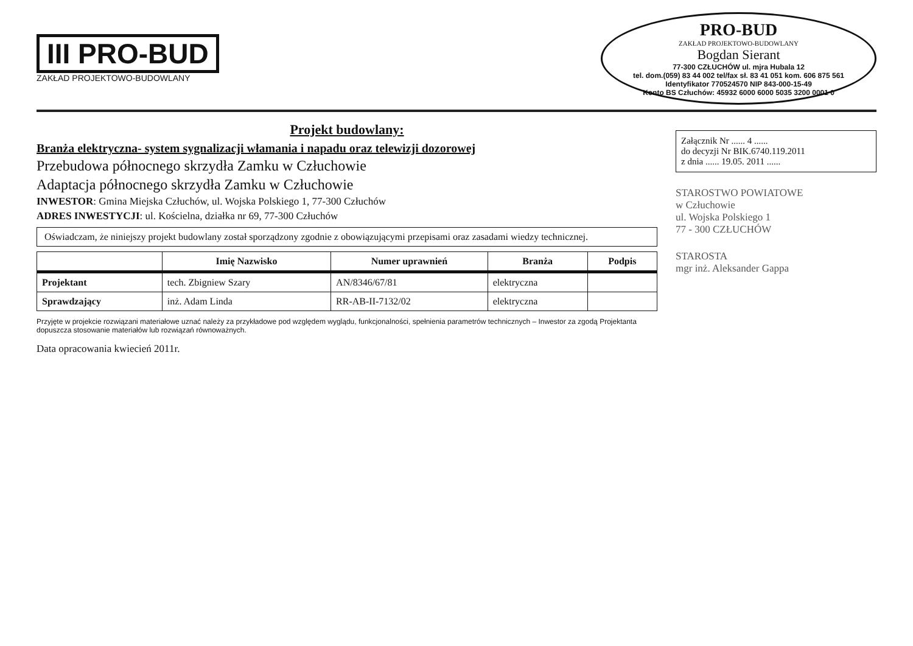III PRO-BUD
ZAKŁAD PROJEKTOWO-BUDOWLANY
PRO-BUD
ZAKŁAD PROJEKTOWO-BUDOWLANY
Bogdan Sierant
77-300 CZŁUCHÓW ul. mjra Hubala 12
tel. dom.(059) 83 44 002 tel/fax sł. 83 41 051 kom. 606 875 561
Identyfikator 770524570 NIP 843-000-15-49
Konto BS Człuchów: 45932 6000 6000 5035 3200 0001 0
Projekt budowlany:
Branża elektryczna- system sygnalizacji włamania i napadu oraz telewizji dozorowej
Przebudowa północnego skrzydła Zamku w Człuchowie
Adaptacja północnego skrzydła Zamku w Człuchowie
INWESTOR: Gmina Miejska Człuchów, ul. Wojska Polskiego 1, 77-300 Człuchów
ADRES INWESTYCJI: ul. Kościelna, działka nr 69, 77-300 Człuchów
Oświadczam, że niniejszy projekt budowlany został sporządzony zgodnie z obowiązującymi przepisami oraz zasadami wiedzy technicznej.
| | Imię Nazwisko | Numer uprawnień | Branża | Podpis |
| --- | --- | --- | --- | --- |
| Projektant | tech. Zbigniew Szary | AN/8346/67/81 | elektryczna | |
| Sprawdzający | inż. Adam Linda | RR-AB-II-7132/02 | elektryczna | |
Przyjęte w projekcie rozwiązani materiałowe uznać należy za przykładowe pod względem wyglądu, funkcjonalności, spełnienia parametrów technicznych – Inwestor za zgodą Projektanta dopuszcza stosowanie materiałów lub rozwiązań równoważnych.
Data opracowania kwiecień 2011r.
Załącznik Nr ...... 4 ......
do decyzji Nr BIK.6740.119.2011
z dnia ...... 19.05. 2011 ......
STAROSTWO POWIATOWE
w Człuchowie
ul. Wojska Polskiego 1
77 - 300 CZŁUCHÓW
STAROSTA
mgr inż. Aleksander Gappa